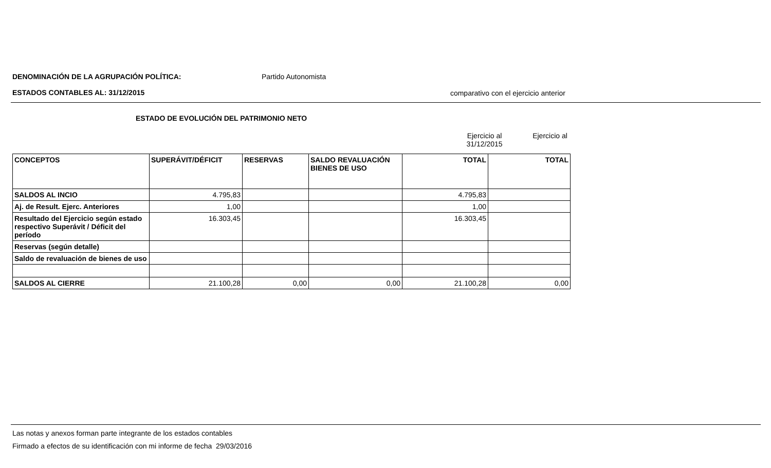DENOMINACIÓN DE LA AGRUPACIÓN POLÍTICA: Partido Autonomista
ESTADOS CONTABLES AL: 31/12/2015 comparativo con el ejercicio anterior
ESTADO DE EVOLUCIÓN DEL PATRIMONIO NETO
Ejercicio al
31/12/2015 Ejercicio al
| CONCEPTOS | SUPERÁVIT/DÉFICIT | RESERVAS | SALDO REVALUACIÓN BIENES DE USO | TOTAL | TOTAL |
| --- | --- | --- | --- | --- | --- |
| SALDOS AL INCIO | 4.795,83 | | | 4.795,83 | |
| Aj. de Result. Ejerc. Anteriores | 1,00 | | | 1,00 | |
| Resultado del Ejercicio según estado respectivo Superávit / Déficit del período | 16.303,45 | | | 16.303,45 | |
| Reservas (según detalle) | | | | | |
| Saldo de revaluación de bienes de uso | | | | | |
| SALDOS AL CIERRE | 21.100,28 | 0,00 | 0,00 | 21.100,28 | 0,00 |
Las notas y anexos forman parte integrante de los estados contables
Firmado a efectos de su identificación con mi informe de fecha 29/03/2016